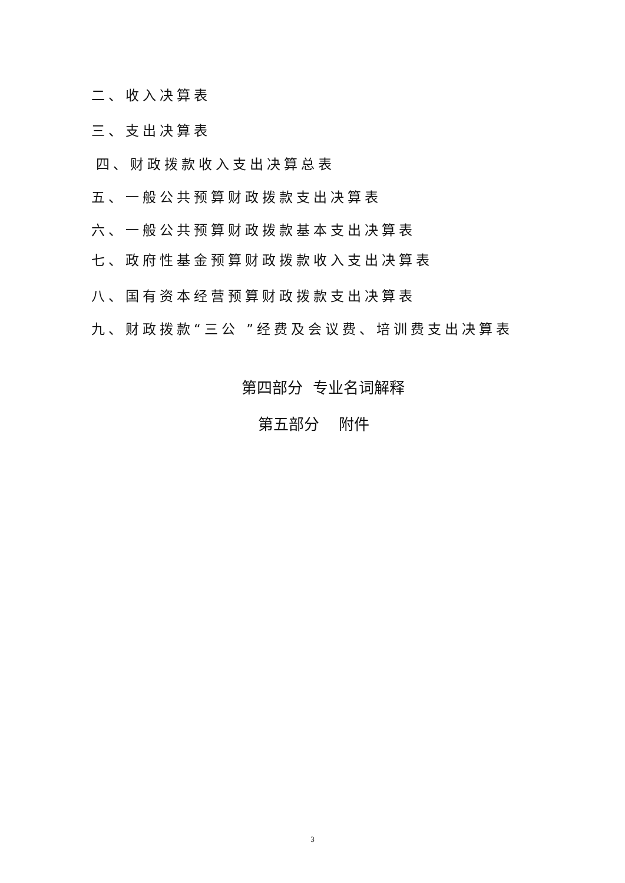二、收入决算表
三、支出决算表
四、财政拨款收入支出决算总表
五、一般公共预算财政拨款支出决算表
六、一般公共预算财政拨款基本支出决算表
七、政府性基金预算财政拨款收入支出决算表
八、国有资本经营预算财政拨款支出决算表
九、财政拨款“三公 ”经费及会议费、培训费支出决算表
第四部分 专业名词解释
第五部分 附件
3